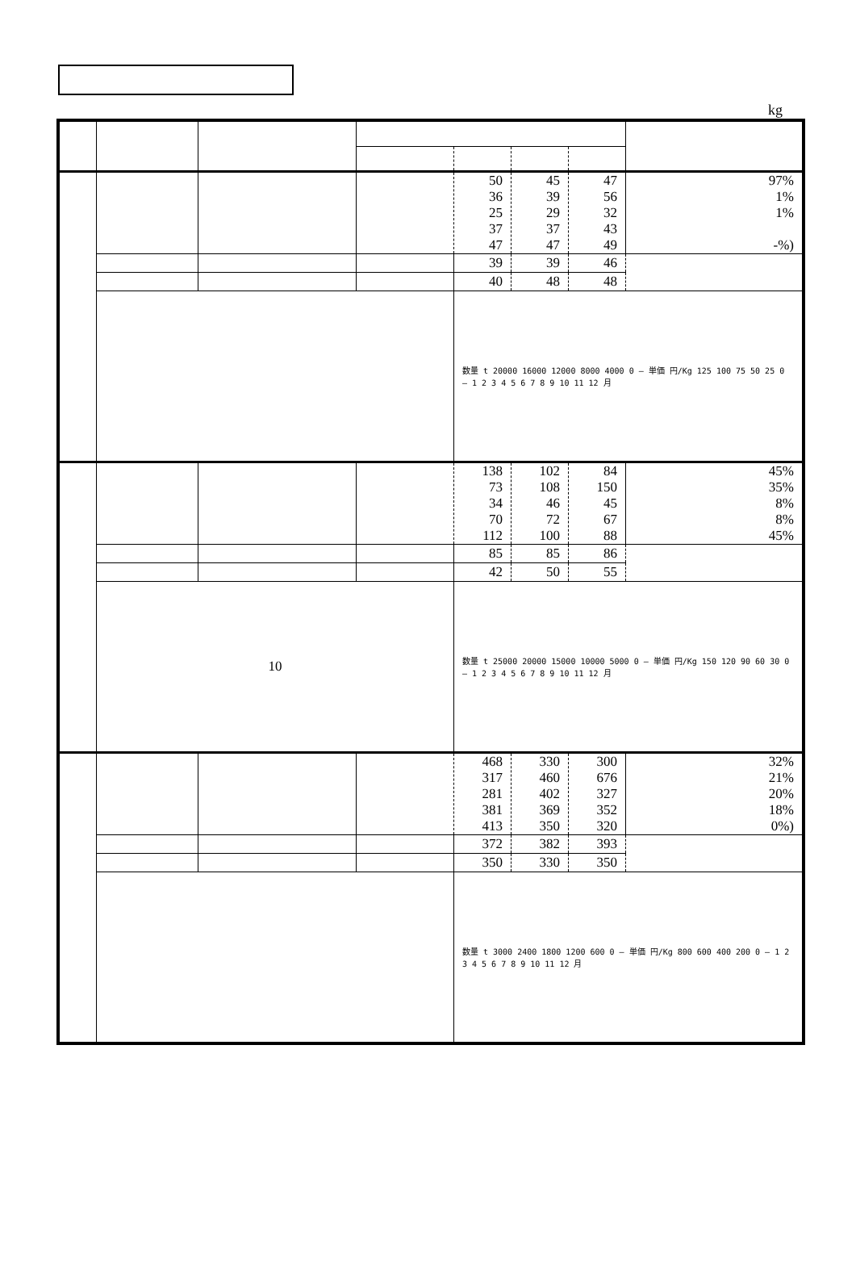kg
| | | | | 50 36 25 37 47 | 45 39 29 37 47 | 47 56 32 43 49 | 97% 1% 1% -%) |
| | | | | 39 | 39 | 46 | |
| | | | | 40 | 48 | 48 | |
| | | | | 数量 t 20000 16000 12000 8000 4000 0 — 単価 円/Kg 125 100 75 50 25 0 — 1 2 3 4 5 6 7 8 9 10 11 12 月 | | | |
| | | | | 138 73 34 70 112 | 102 108 46 72 100 | 84 150 45 67 88 | 45% 35% 8% 8% 45% |
| | | | | 85 | 85 | 86 | |
| | | | | 42 | 50 | 55 | |
| | 10 | | | 数量 t 25000 20000 15000 10000 5000 0 — 単価 円/Kg 150 120 90 60 30 0 — 1 2 3 4 5 6 7 8 9 10 11 12 月 | | | |
| | | | | 468 317 281 381 413 | 330 460 402 369 350 | 300 676 327 352 320 | 32% 21% 20% 18% 0%) |
| | | | | 372 | 382 | 393 | |
| | | | | 350 | 330 | 350 | |
| | | | | 数量 t 3000 2400 1800 1200 600 0 — 単価 円/Kg 800 600 400 200 0 — 1 2 3 4 5 6 7 8 9 10 11 12 月 | | | |